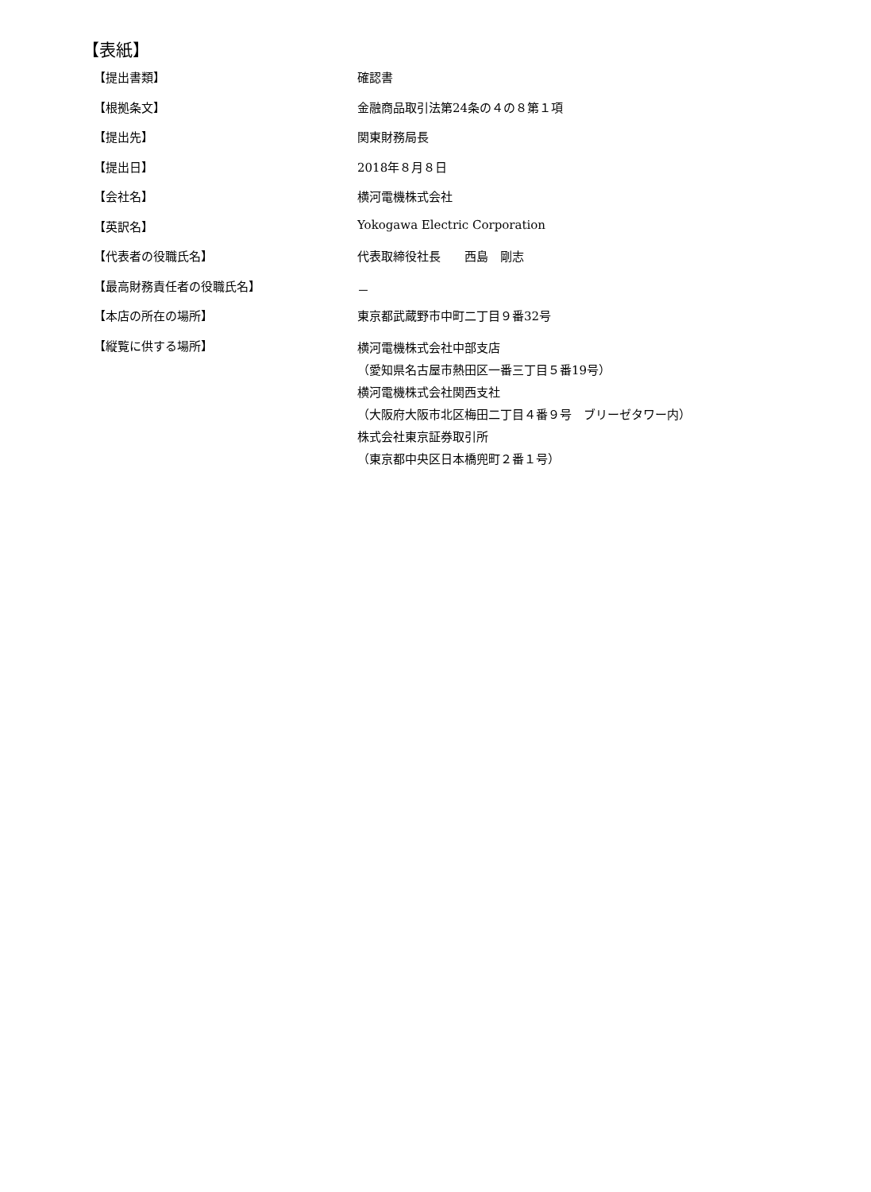【表紙】
| 【提出書類】 | 確認書 |
| 【根拠条文】 | 金融商品取引法第24条の４の８第１項 |
| 【提出先】 | 関東財務局長 |
| 【提出日】 | 2018年８月８日 |
| 【会社名】 | 横河電機株式会社 |
| 【英訳名】 | Yokogawa Electric Corporation |
| 【代表者の役職氏名】 | 代表取締役社長 西島 剛志 |
| 【最高財務責任者の役職氏名】 | － |
| 【本店の所在の場所】 | 東京都武蔵野市中町二丁目９番32号 |
| 【縦覧に供する場所】 | 横河電機株式会社中部支店 （愛知県名古屋市熱田区一番三丁目５番19号） 横河電機株式会社関西支社 （大阪府大阪市北区梅田二丁目４番９号 ブリーゼタワー内） 株式会社東京証券取引所 （東京都中央区日本橋兜町２番１号） |